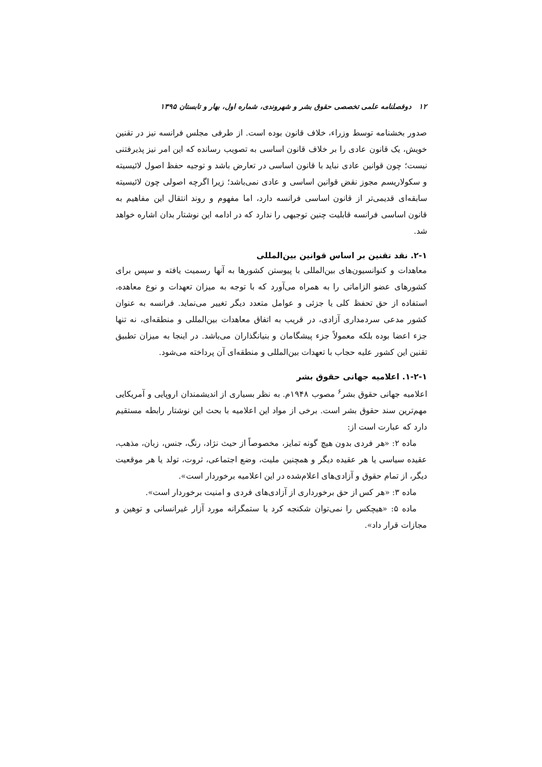۱۲ دوفصلنامه علمی تخصصی حقوق بشر و شهروندی، شماره اول، بهار و تابستان ۱۳۹۵
صدور بخشنامه توسط وزراء، خلاف قانون بوده است. از طرفی مجلس فرانسه نیز در تقنین خویش، یک قانون عادی را بر خلاف قانون اساسی به تصویب رسانده که این امر نیز پذیرفتنی نیست؛ چون قوانین عادی نباید با قانون اساسی در تعارض باشد و توجیه حفظ اصول لائیسیته و سکولاریسم مجوز نقض قوانین اساسی و عادی نمی‌باشد؛ زیرا اگرچه اصولی چون لائیسیته سابقه‌ای قدیمی‌تر از قانون اساسی فرانسه دارد، اما مفهوم و روند انتقال این مفاهیم به قانون اساسی فرانسه قابلیت چنین توجیهی را ندارد که در ادامه این نوشتار بدان اشاره خواهد شد.
۲-۱. نقد تقنین بر اساس قوانین بین‌المللی
معاهدات و کنوانسیون‌های بین‌المللی با پیوستن کشورها به آنها رسمیت یافته و سپس برای کشورهای عضو الزاماتی را به همراه می‌آورد که با توجه به میزان تعهدات و نوع معاهده، استفاده از حق تحفظ کلی یا جزئی و عوامل متعدد دیگر تغییر می‌نماید. فرانسه به عنوان کشور مدعی سردمداری آزادی، در قریب به اتفاق معاهدات بین‌المللی و منطقه‌ای، نه تنها جزء اعضا بوده بلکه معمولاً جزء پیشگامان و بنیانگذاران می‌باشد. در اینجا به میزان تطبیق تقنین این کشور علیه حجاب با تعهدات بین‌المللی و منطقه‌ای آن پرداخته می‌شود.
۱-۲-۱. اعلامیه جهانی حقوق بشر
اعلامیه جهانی حقوق بشر<sup>۶</sup> مصوب ۱۹۴۸م. به نظر بسیاری از اندیشمندان اروپایی و آمریکایی مهم‌ترین سند حقوق بشر است. برخی از مواد این اعلامیه با بحث این نوشتار رابطه مستقیم دارد که عبارت است از:
ماده ۲: «هر فردی بدون هیچ گونه تمایز، مخصوصاً از حیث نژاد، رنگ، جنس، زبان، مذهب، عقیده سیاسی یا هر عقیده دیگر و همچنین ملیت، وضع اجتماعی، ثروت، تولد یا هر موقعیت دیگر، از تمام حقوق و آزادی‌های اعلام‌شده در این اعلامیه برخوردار است».
ماده ۳: «هر کس از حق برخورداری از آزادی‌های فردی و امنیت برخوردار است».
ماده ۵: «هیچکس را نمی‌توان شکنجه کرد یا ستمگرانه مورد آزار غیرانسانی و توهین و مجازات قرار داد».